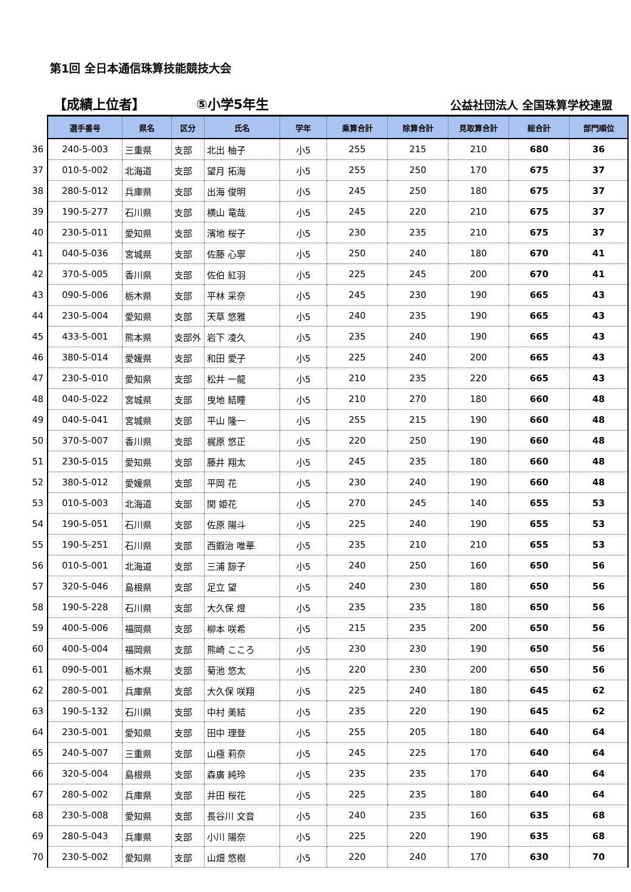第1回 全日本通信珠算技能競技大会
【成績上位者】
⑤小学5年生
公益社団法人 全国珠算学校連盟
| | 選手番号 | 県名 | 区分 | 氏名 | 学年 | 乗算合計 | 除算合計 | 見取算合計 | 総合計 | 部門順位 |
| --- | --- | --- | --- | --- | --- | --- | --- | --- | --- | --- |
| 36 | 240-5-003 | 三重県 | 支部 | 北出 柚子 | 小5 | 255 | 215 | 210 | 680 | 36 |
| 37 | 010-5-002 | 北海道 | 支部 | 望月 拓海 | 小5 | 255 | 250 | 170 | 675 | 37 |
| 38 | 280-5-012 | 兵庫県 | 支部 | 出海 俊明 | 小5 | 245 | 250 | 180 | 675 | 37 |
| 39 | 190-5-277 | 石川県 | 支部 | 横山 竜哉 | 小5 | 245 | 220 | 210 | 675 | 37 |
| 40 | 230-5-011 | 愛知県 | 支部 | 濱地 桜子 | 小5 | 230 | 235 | 210 | 675 | 37 |
| 41 | 040-5-036 | 宮城県 | 支部 | 佐藤 心寧 | 小5 | 250 | 240 | 180 | 670 | 41 |
| 42 | 370-5-005 | 香川県 | 支部 | 佐伯 紅羽 | 小5 | 225 | 245 | 200 | 670 | 41 |
| 43 | 090-5-006 | 栃木県 | 支部 | 平林 采奈 | 小5 | 245 | 230 | 190 | 665 | 43 |
| 44 | 230-5-004 | 愛知県 | 支部 | 天草 悠雅 | 小5 | 240 | 235 | 190 | 665 | 43 |
| 45 | 433-5-001 | 熊本県 | 支部外 | 岩下 凌久 | 小5 | 235 | 240 | 190 | 665 | 43 |
| 46 | 380-5-014 | 愛媛県 | 支部 | 和田 愛子 | 小5 | 225 | 240 | 200 | 665 | 43 |
| 47 | 230-5-010 | 愛知県 | 支部 | 松井 一龍 | 小5 | 210 | 235 | 220 | 665 | 43 |
| 48 | 040-5-022 | 宮城県 | 支部 | 曳地 結瞳 | 小5 | 210 | 270 | 180 | 660 | 48 |
| 49 | 040-5-041 | 宮城県 | 支部 | 平山 隆一 | 小5 | 255 | 215 | 190 | 660 | 48 |
| 50 | 370-5-007 | 香川県 | 支部 | 梶原 悠正 | 小5 | 220 | 250 | 190 | 660 | 48 |
| 51 | 230-5-015 | 愛知県 | 支部 | 藤井 翔太 | 小5 | 245 | 235 | 180 | 660 | 48 |
| 52 | 380-5-012 | 愛媛県 | 支部 | 平岡 花 | 小5 | 230 | 240 | 190 | 660 | 48 |
| 53 | 010-5-003 | 北海道 | 支部 | 関 姫花 | 小5 | 270 | 245 | 140 | 655 | 53 |
| 54 | 190-5-051 | 石川県 | 支部 | 佐原 陽斗 | 小5 | 225 | 240 | 190 | 655 | 53 |
| 55 | 190-5-251 | 石川県 | 支部 | 西鍜治 唯華 | 小5 | 235 | 210 | 210 | 655 | 53 |
| 56 | 010-5-001 | 北海道 | 支部 | 三浦 諒子 | 小5 | 240 | 250 | 160 | 650 | 56 |
| 57 | 320-5-046 | 島根県 | 支部 | 足立 望 | 小5 | 240 | 230 | 180 | 650 | 56 |
| 58 | 190-5-228 | 石川県 | 支部 | 大久保 燈 | 小5 | 235 | 235 | 180 | 650 | 56 |
| 59 | 400-5-006 | 福岡県 | 支部 | 柳本 咲希 | 小5 | 215 | 235 | 200 | 650 | 56 |
| 60 | 400-5-004 | 福岡県 | 支部 | 熊崎 こころ | 小5 | 230 | 230 | 190 | 650 | 56 |
| 61 | 090-5-001 | 栃木県 | 支部 | 菊池 悠太 | 小5 | 220 | 230 | 200 | 650 | 56 |
| 62 | 280-5-001 | 兵庫県 | 支部 | 大久保 咲翔 | 小5 | 225 | 240 | 180 | 645 | 62 |
| 63 | 190-5-132 | 石川県 | 支部 | 中村 美結 | 小5 | 235 | 220 | 190 | 645 | 62 |
| 64 | 230-5-001 | 愛知県 | 支部 | 田中 理登 | 小5 | 255 | 205 | 180 | 640 | 64 |
| 65 | 240-5-007 | 三重県 | 支部 | 山極 莉奈 | 小5 | 245 | 225 | 170 | 640 | 64 |
| 66 | 320-5-004 | 島根県 | 支部 | 森廣 純玲 | 小5 | 235 | 235 | 170 | 640 | 64 |
| 67 | 280-5-002 | 兵庫県 | 支部 | 井田 桜花 | 小5 | 225 | 235 | 180 | 640 | 64 |
| 68 | 230-5-008 | 愛知県 | 支部 | 長谷川 文音 | 小5 | 240 | 235 | 160 | 635 | 68 |
| 69 | 280-5-043 | 兵庫県 | 支部 | 小川 陽奈 | 小5 | 225 | 220 | 190 | 635 | 68 |
| 70 | 230-5-002 | 愛知県 | 支部 | 山畑 悠樹 | 小5 | 220 | 240 | 170 | 630 | 70 |